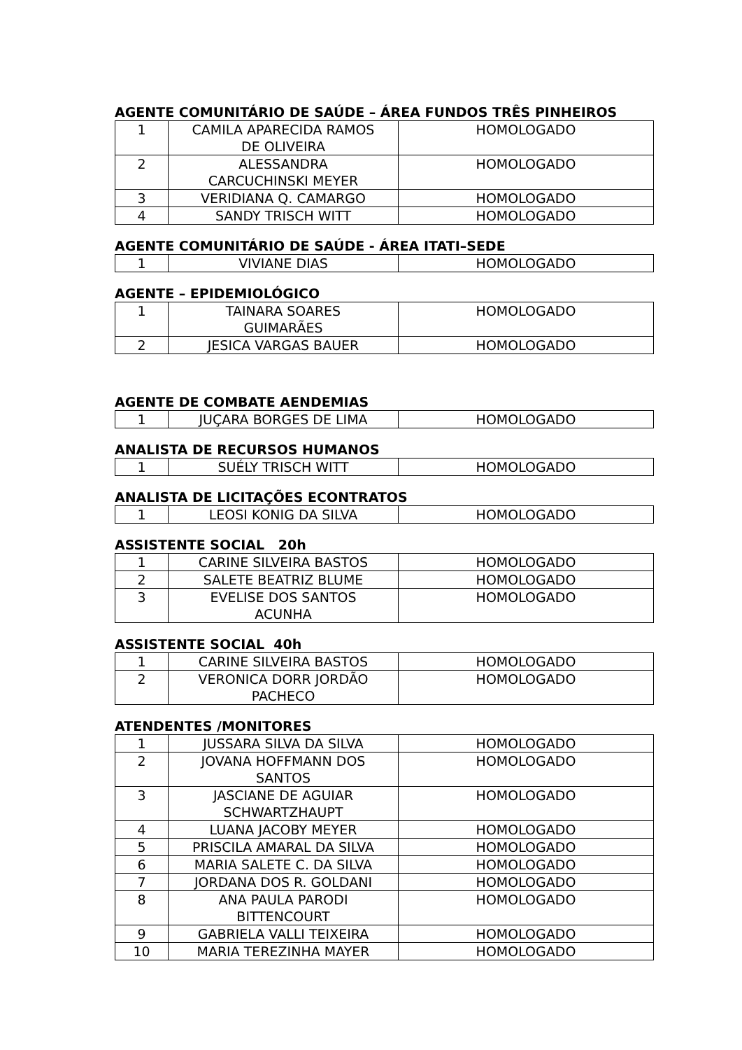AGENTE COMUNITÁRIO DE SAÚDE – ÁREA FUNDOS TRÊS PINHEIROS
| 1 | CAMILA APARECIDA RAMOS DE OLIVEIRA | HOMOLOGADO |
| 2 | ALESSANDRA CARCUCHINSKI MEYER | HOMOLOGADO |
| 3 | VERIDIANA Q. CAMARGO | HOMOLOGADO |
| 4 | SANDY TRISCH WITT | HOMOLOGADO |
AGENTE COMUNITÁRIO DE SAÚDE - ÁREA ITATI–SEDE
| 1 | VIVIANE DIAS | HOMOLOGADO |
AGENTE – EPIDEMIOLÓGICO
| 1 | TAINARA SOARES GUIMARÃES | HOMOLOGADO |
| 2 | JESICA VARGAS BAUER | HOMOLOGADO |
AGENTE DE COMBATE AENDEMIAS
| 1 | JUÇARA BORGES DE LIMA | HOMOLOGADO |
ANALISTA DE RECURSOS HUMANOS
| 1 | SUÉLY TRISCH WITT | HOMOLOGADO |
ANALISTA DE LICITAÇÕES ECONTRATOS
| 1 | LEOSI KONIG DA SILVA | HOMOLOGADO |
ASSISTENTE SOCIAL 20h
| 1 | CARINE SILVEIRA BASTOS | HOMOLOGADO |
| 2 | SALETE BEATRIZ BLUME | HOMOLOGADO |
| 3 | EVELISE DOS SANTOS ACUNHA | HOMOLOGADO |
ASSISTENTE SOCIAL 40h
| 1 | CARINE SILVEIRA BASTOS | HOMOLOGADO |
| 2 | VERONICA DORR JORDÃO PACHECO | HOMOLOGADO |
ATENDENTES /MONITORES
| 1 | JUSSARA SILVA DA SILVA | HOMOLOGADO |
| 2 | JOVANA HOFFMANN DOS SANTOS | HOMOLOGADO |
| 3 | JASCIANE DE AGUIAR SCHWARTZHAUPT | HOMOLOGADO |
| 4 | LUANA JACOBY MEYER | HOMOLOGADO |
| 5 | PRISCILA AMARAL DA SILVA | HOMOLOGADO |
| 6 | MARIA SALETE C. DA SILVA | HOMOLOGADO |
| 7 | JORDANA DOS R. GOLDANI | HOMOLOGADO |
| 8 | ANA PAULA PARODI BITTENCOURT | HOMOLOGADO |
| 9 | GABRIELA VALLI TEIXEIRA | HOMOLOGADO |
| 10 | MARIA TEREZINHA MAYER | HOMOLOGADO |